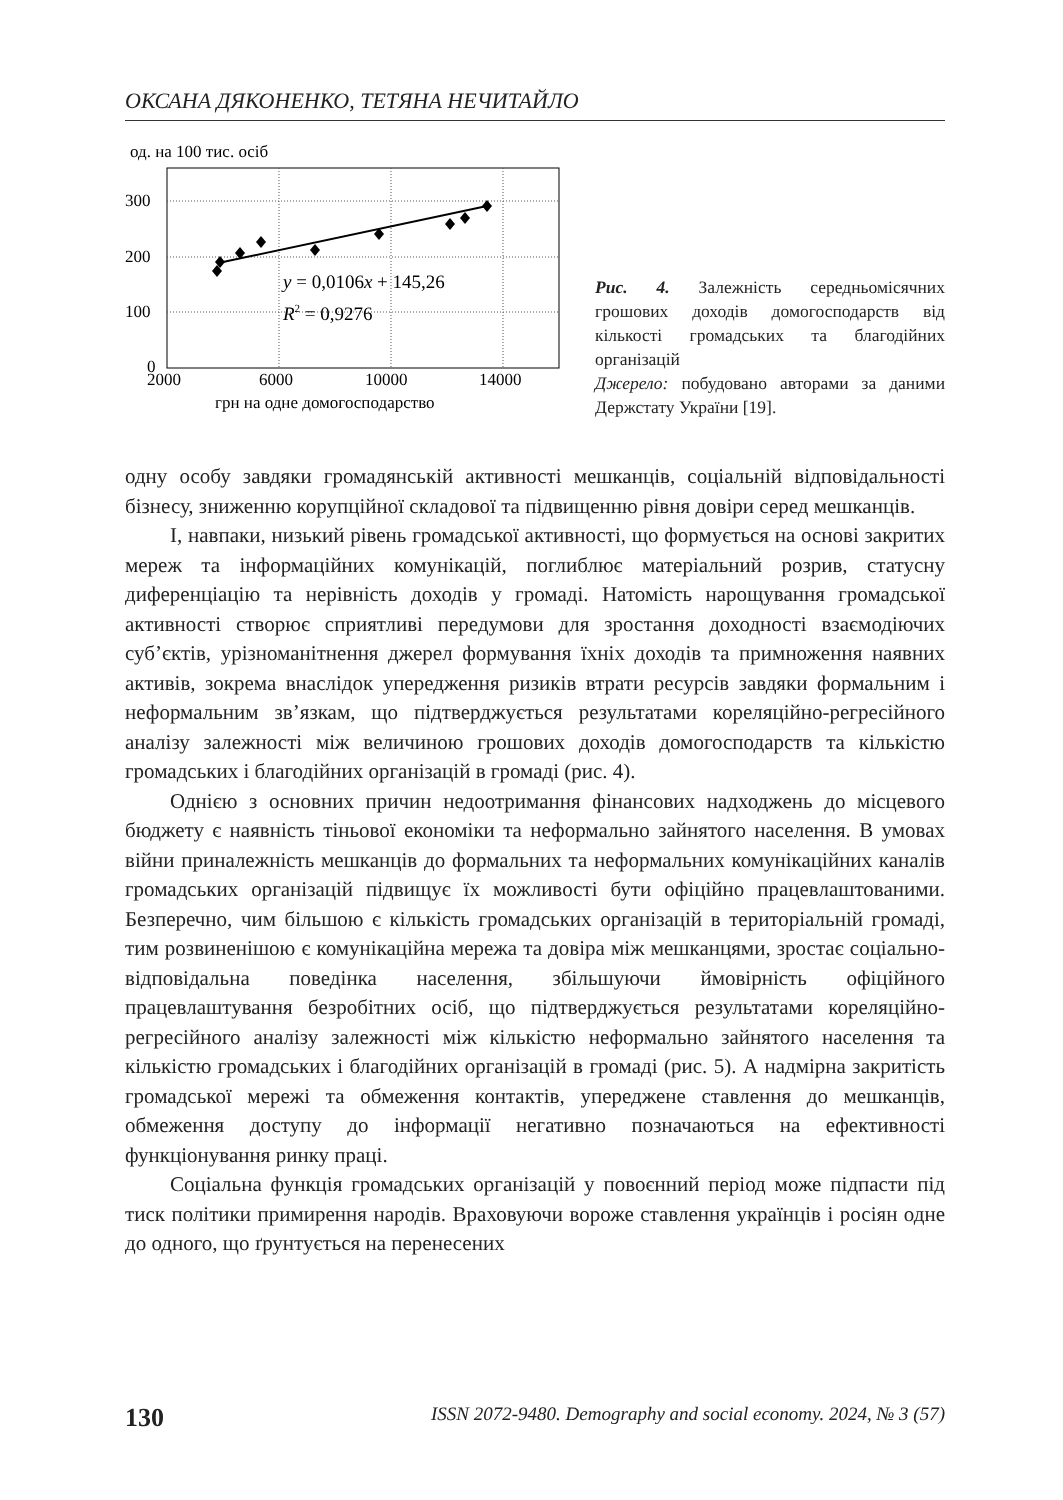ОКСАНА ДЯКОНЕНКО, ТЕТЯНА НЕЧИТАЙЛО
од. на 100 тис. осіб
300
200
100
0
2000
6000
10000
14000
грн на одне домогосподарство
y = 0,0106x + 145,26
R2 = 0,9276
Рис. 4. Залежність середньомісячних грошових доходів домогосподарств від кількості громадських та благодійних організацій
Джерело: побудовано авторами за даними Держстату України [19].
одну особу завдяки громадянській активності мешканців, соціальній відповідальності бізнесу, зниженню корупційної складової та підвищенню рівня довіри серед мешканців.
І, навпаки, низький рівень громадської активності, що формується на основі закритих мереж та інформаційних комунікацій, поглиблює матеріальний розрив, статусну диференціацію та нерівність доходів у громаді. Натомість нарощування громадської активності створює сприятливі передумови для зростання доходності взаємодіючих суб’єктів, урізноманітнення джерел формування їхніх доходів та примноження наявних активів, зокрема внаслідок упередження ризиків втрати ресурсів завдяки формальним і неформальним зв’язкам, що підтверджується результатами кореляційно-регресійного аналізу залежності між величиною грошових доходів домогосподарств та кількістю громадських і благодійних організацій в громаді (рис. 4).
Однією з основних причин недоотримання фінансових надходжень до місцевого бюджету є наявність тіньової економіки та неформально зайнятого населення. В умовах війни приналежність мешканців до формальних та неформальних комунікаційних каналів громадських організацій підвищує їх можливості бути офіційно працевлаштованими. Безперечно, чим більшою є кількість громадських організацій в територіальній громаді, тим розвиненішою є комунікаційна мережа та довіра між мешканцями, зростає соціально-відповідальна поведінка населення, збільшуючи ймовірність офіційного працевлаштування безробітних осіб, що підтверджується результатами кореляційно-регресійного аналізу залежності між кількістю неформально зайнятого населення та кількістю громадських і благодійних організацій в громаді (рис. 5). А надмірна закритість громадської мережі та обмеження контактів, упереджене ставлення до мешканців, обмеження доступу до інформації негативно позначаються на ефективності функціонування ринку праці.
Соціальна функція громадських організацій у повоєнний період може підпасти під тиск політики примирення народів. Враховуючи вороже ставлення українців і росіян одне до одного, що ґрунтується на перенесених
130 ISSN 2072-9480. Demography and social economy. 2024, № 3 (57)